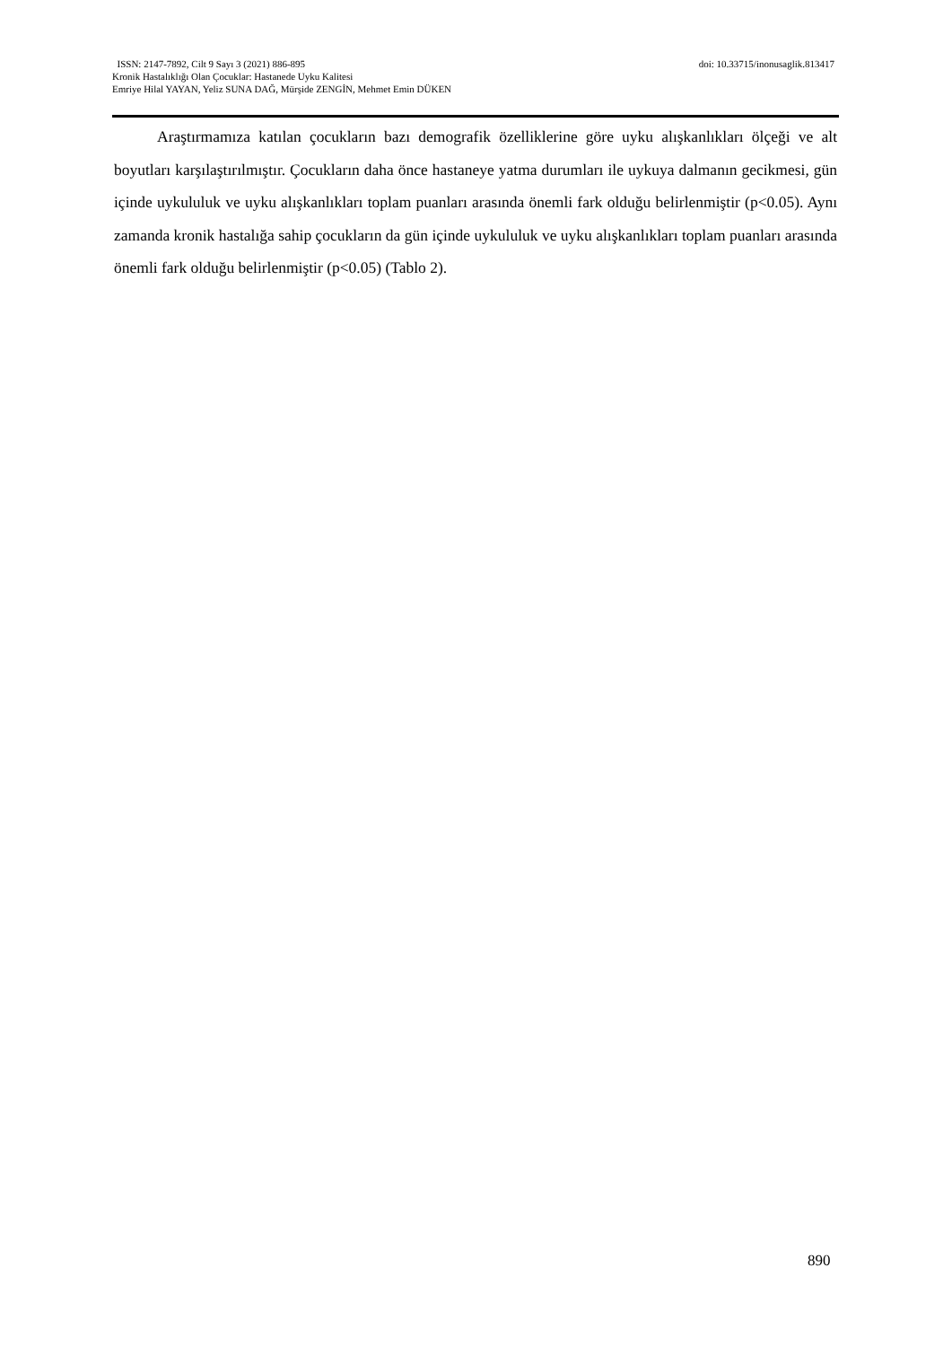ISSN: 2147-7892, Cilt 9 Sayı 3 (2021) 886-895 doi: 10.33715/inonusaglik.813417
Kronik Hastalıklığı Olan Çocuklar: Hastanede Uyku Kalitesi
Emriye Hilal YAYAN, Yeliz SUNA DAĞ, Mürşide ZENGİN, Mehmet Emin DÜKEN
Araştırmamıza katılan çocukların bazı demografik özelliklerine göre uyku alışkanlıkları ölçeği ve alt boyutları karşılaştırılmıştır. Çocukların daha önce hastaneye yatma durumları ile uykuya dalmanın gecikmesi, gün içinde uykululuk ve uyku alışkanlıkları toplam puanları arasında önemli fark olduğu belirlenmiştir (p<0.05). Aynı zamanda kronik hastalığa sahip çocukların da gün içinde uykululuk ve uyku alışkanlıkları toplam puanları arasında önemli fark olduğu belirlenmiştir (p<0.05) (Tablo 2).
890